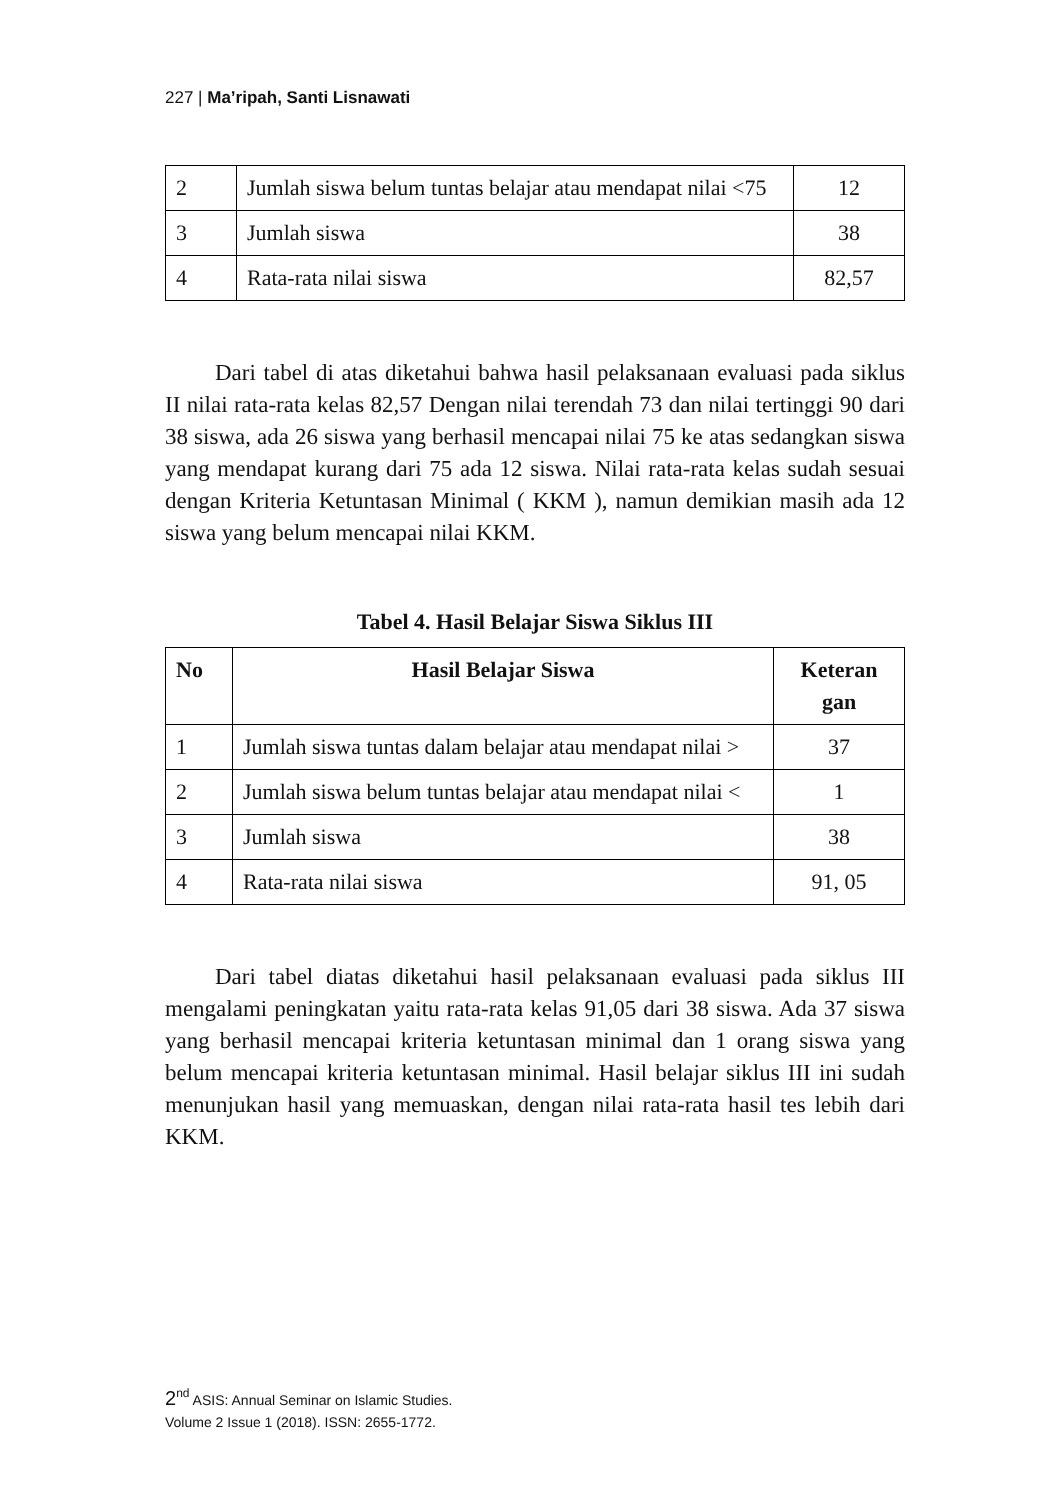227 | Ma’ripah, Santi Lisnawati
| 2 | Jumlah siswa belum tuntas belajar atau mendapat nilai <75 | 12 |
| 3 | Jumlah siswa | 38 |
| 4 | Rata-rata nilai siswa | 82,57 |
Dari tabel di atas diketahui bahwa hasil pelaksanaan evaluasi pada siklus II nilai rata-rata kelas 82,57 Dengan nilai terendah 73 dan nilai tertinggi 90 dari 38 siswa, ada 26 siswa yang berhasil mencapai nilai 75 ke atas sedangkan siswa yang mendapat kurang dari 75 ada 12 siswa. Nilai rata-rata kelas sudah sesuai dengan Kriteria Ketuntasan Minimal ( KKM ), namun demikian masih ada 12 siswa yang belum mencapai nilai KKM.
Tabel 4. Hasil Belajar Siswa Siklus III
| No | Hasil Belajar Siswa | Keteran gan |
| --- | --- | --- |
| 1 | Jumlah siswa tuntas dalam belajar atau mendapat nilai > | 37 |
| 2 | Jumlah siswa belum tuntas belajar atau mendapat nilai < | 1 |
| 3 | Jumlah siswa | 38 |
| 4 | Rata-rata nilai siswa | 91, 05 |
Dari tabel diatas diketahui hasil pelaksanaan evaluasi pada siklus III mengalami peningkatan yaitu rata-rata kelas 91,05 dari 38 siswa. Ada 37 siswa yang berhasil mencapai kriteria ketuntasan minimal dan 1 orang siswa yang belum mencapai kriteria ketuntasan minimal. Hasil belajar siklus III ini sudah menunjukan hasil yang memuaskan, dengan nilai rata-rata hasil tes lebih dari KKM.
2<sup>nd</sup> ASIS: Annual Seminar on Islamic Studies.
Volume 2 Issue 1 (2018). ISSN: 2655-1772.